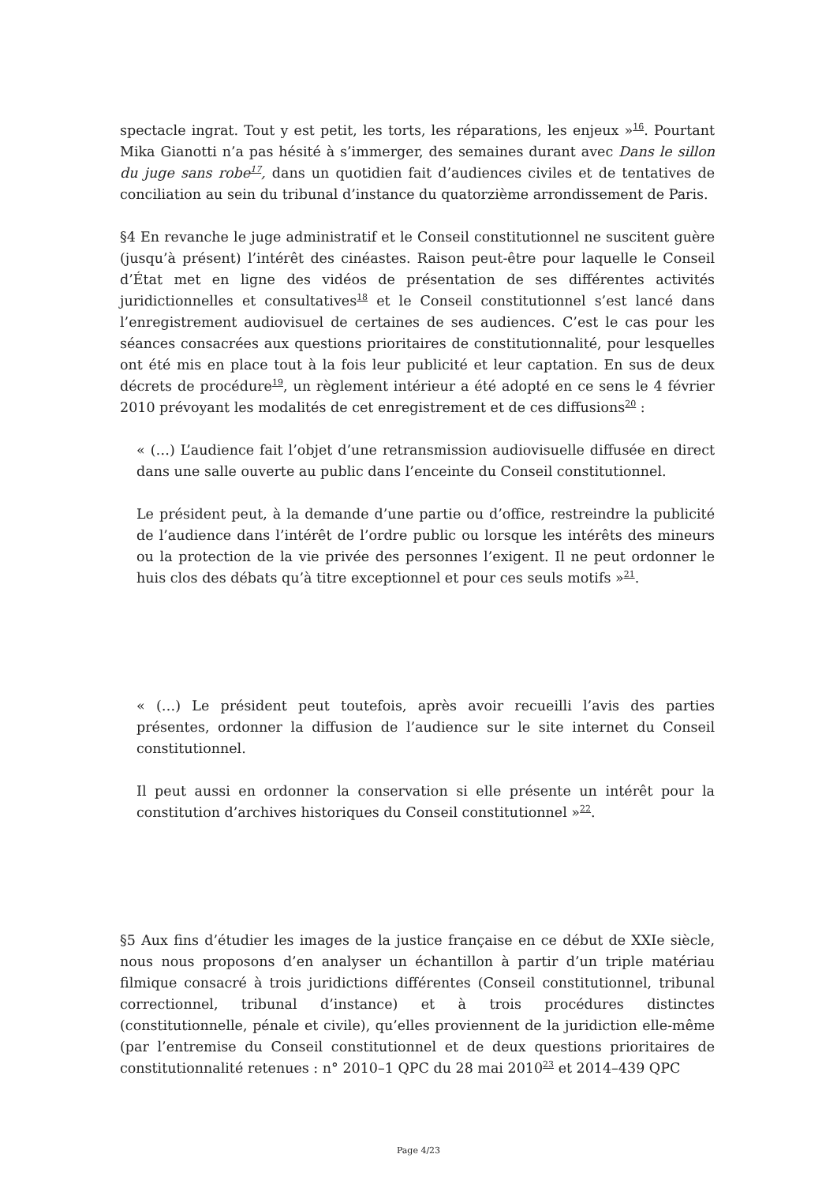spectacle ingrat. Tout y est petit, les torts, les réparations, les enjeux »<sup>16</sup>. Pourtant Mika Gianotti n’a pas hésité à s’immerger, des semaines durant avec Dans le sillon du juge sans robe<sup>17</sup>, dans un quotidien fait d’audiences civiles et de tentatives de conciliation au sein du tribunal d’instance du quatorzième arrondissement de Paris.
§4 En revanche le juge administratif et le Conseil constitutionnel ne suscitent guère (jusqu’à présent) l’intérêt des cinéastes. Raison peut-être pour laquelle le Conseil d’État met en ligne des vidéos de présentation de ses différentes activités juridictionnelles et consultatives<sup>18</sup> et le Conseil constitutionnel s’est lancé dans l’enregistrement audiovisuel de certaines de ses audiences. C’est le cas pour les séances consacrées aux questions prioritaires de constitutionnalité, pour lesquelles ont été mis en place tout à la fois leur publicité et leur captation. En sus de deux décrets de procédure<sup>19</sup>, un règlement intérieur a été adopté en ce sens le 4 février 2010 prévoyant les modalités de cet enregistrement et de ces diffusions<sup>20</sup> :
« (…) L’audience fait l’objet d’une retransmission audiovisuelle diffusée en direct dans une salle ouverte au public dans l’enceinte du Conseil constitutionnel.
Le président peut, à la demande d’une partie ou d’office, restreindre la publicité de l’audience dans l’intérêt de l’ordre public ou lorsque les intérêts des mineurs ou la protection de la vie privée des personnes l’exigent. Il ne peut ordonner le huis clos des débats qu’à titre exceptionnel et pour ces seuls motifs »<sup>21</sup>.
« (…) Le président peut toutefois, après avoir recueilli l’avis des parties présentes, ordonner la diffusion de l’audience sur le site internet du Conseil constitutionnel.
Il peut aussi en ordonner la conservation si elle présente un intérêt pour la constitution d’archives historiques du Conseil constitutionnel »<sup>22</sup>.
§5 Aux fins d’étudier les images de la justice française en ce début de XXIe siècle, nous nous proposons d’en analyser un échantillon à partir d’un triple matériau filmique consacré à trois juridictions différentes (Conseil constitutionnel, tribunal correctionnel, tribunal d’instance) et à trois procédures distinctes (constitutionnelle, pénale et civile), qu’elles proviennent de la juridiction elle-même (par l’entremise du Conseil constitutionnel et de deux questions prioritaires de constitutionnalité retenues : n° 2010–1 QPC du 28 mai 2010<sup>23</sup> et 2014–439 QPC
Page 4/23